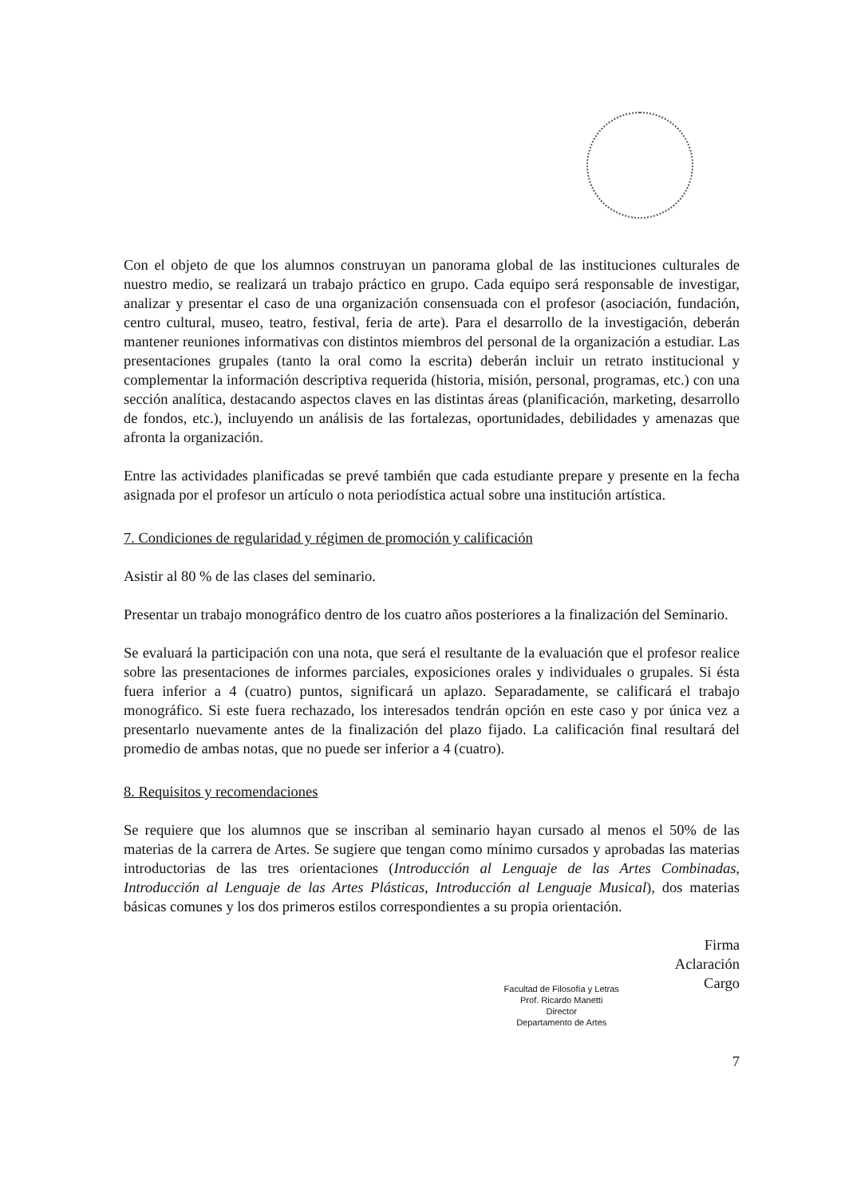Con el objeto de que los alumnos construyan un panorama global de las instituciones culturales de nuestro medio, se realizará un trabajo práctico en grupo. Cada equipo será responsable de investigar, analizar y presentar el caso de una organización consensuada con el profesor (asociación, fundación, centro cultural, museo, teatro, festival, feria de arte). Para el desarrollo de la investigación, deberán mantener reuniones informativas con distintos miembros del personal de la organización a estudiar. Las presentaciones grupales (tanto la oral como la escrita) deberán incluir un retrato institucional y complementar la información descriptiva requerida (historia, misión, personal, programas, etc.) con una sección analítica, destacando aspectos claves en las distintas áreas (planificación, marketing, desarrollo de fondos, etc.), incluyendo un análisis de las fortalezas, oportunidades, debilidades y amenazas que afronta la organización.
Entre las actividades planificadas se prevé también que cada estudiante prepare y presente en la fecha asignada por el profesor un artículo o nota periodística actual sobre una institución artística.
7. Condiciones de regularidad y régimen de promoción y calificación
Asistir al 80 % de las clases del seminario.
Presentar un trabajo monográfico dentro de los cuatro años posteriores a la finalización del Seminario.
Se evaluará la participación con una nota, que será el resultante de la evaluación que el profesor realice sobre las presentaciones de informes parciales, exposiciones orales y individuales o grupales. Si ésta fuera inferior a 4 (cuatro) puntos, significará un aplazo. Separadamente, se calificará el trabajo monográfico. Si este fuera rechazado, los interesados tendrán opción en este caso y por única vez a presentarlo nuevamente antes de la finalización del plazo fijado. La calificación final resultará del promedio de ambas notas, que no puede ser inferior a 4 (cuatro).
8. Requisitos y recomendaciones
Se requiere que los alumnos que se inscriban al seminario hayan cursado al menos el 50% de las materias de la carrera de Artes. Se sugiere que tengan como mínimo cursados y aprobadas las materias introductorias de las tres orientaciones (Introducción al Lenguaje de las Artes Combinadas, Introducción al Lenguaje de las Artes Plásticas, Introducción al Lenguaje Musical), dos materias básicas comunes y los dos primeros estilos correspondientes a su propia orientación.
Facultad de Filosofía y Letras
Prof. Ricardo Manetti
Director
Departamento de Artes
Firma
Aclaración
Cargo
7